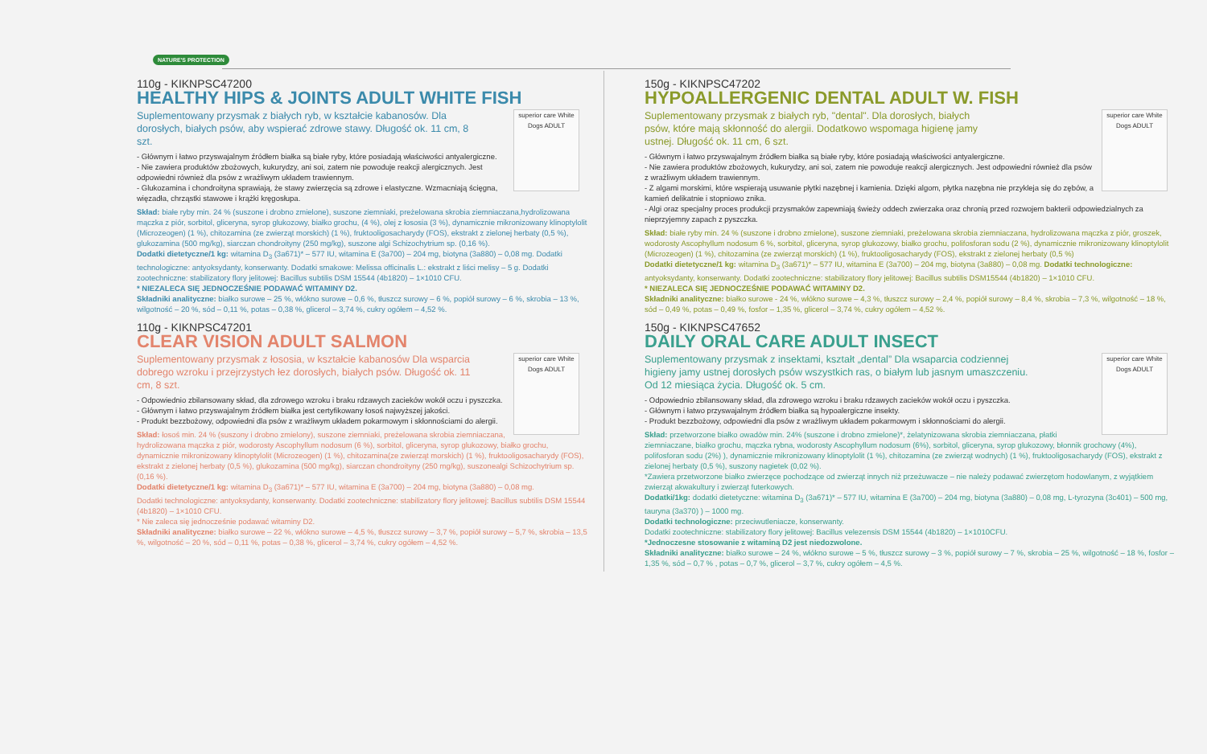NATURE'S PROTECTION
110g - KIKNPSC47200
HEALTHY HIPS & JOINTS ADULT WHITE FISH
superior care White Dogs ADULT
Suplementowany przysmak z białych ryb, w kształcie kabanosów. Dla dorosłych, białych psów, aby wspierać zdrowe stawy. Długość ok. 11 cm, 8 szt.
- Głównym i łatwo przyswajalnym źródłem białka są białe ryby, które posiadają właściwości antyalergiczne.
- Nie zawiera produktów zbożowych, kukurydzy, ani soi, zatem nie powoduje reakcji alergicznych. Jest odpowiedni również dla psów z wrażliwym układem trawiennym.
- Glukozamina i chondroityna sprawiają, że stawy zwierzęcia są zdrowe i elastyczne. Wzmacniają ścięgna, więzadła, chrząstki stawowe i krążki kręgosłupa.
Skład: białe ryby min. 24 % (suszone i drobno zmielone), suszone ziemniaki, preżelowana skrobia ziemniaczana,hydrolizowana mączka z piór, sorbitol, gliceryna, syrop glukozowy, białko grochu, (4 %), olej z łososia (3 %), dynamicznie mikronizowany klinoptylolit (Microzeogen) (1 %), chitozamina (ze zwierząt morskich) (1 %), fruktooligosacharydy (FOS), ekstrakt z zielonej herbaty (0,5 %), glukozamina (500 mg/kg), siarczan chondroityny (250 mg/kg), suszone algi Schizochytrium sp. (0,16 %).
Dodatki dietetyczne/1 kg: witamina D<sub>3</sub> (3a671)* – 577 IU, witamina E (3a700) – 204 mg, biotyna (3a880) – 0,08 mg. Dodatki technologiczne: antyoksydanty, konserwanty. Dodatki smakowe: Melissa officinalis L.: ekstrakt z liści melisy – 5 g. Dodatki zootechniczne: stabilizatory flory jelitowej: Bacillus subtilis DSM 15544 (4b1820) – 1×1010 CFU.
* NIEZALECA SIĘ JEDNOCZEŚNIE PODAWAĆ WITAMINY D2.
Składniki analityczne: białko surowe – 25 %, włókno surowe – 0,6 %, tłuszcz surowy – 6 %, popiół surowy – 6 %, skrobia – 13 %, wilgotność – 20 %, sód – 0,11 %, potas – 0,38 %, glicerol – 3,74 %, cukry ogółem – 4,52 %.
110g - KIKNPSC47201
CLEAR VISION ADULT SALMON
superior care White Dogs ADULT
Suplementowany przysmak z łososia, w kształcie kabanosów Dla wsparcia dobrego wzroku i przejrzystych łez dorosłych, białych psów. Długość ok. 11 cm, 8 szt.
- Odpowiednio zbilansowany skład, dla zdrowego wzroku i braku rdzawych zacieków wokół oczu i pyszczka.
- Głównym i łatwo przyswajalnym źródłem białka jest certyfikowany łosoś najwyższej jakości.
- Produkt bezzbożowy, odpowiedni dla psów z wrażliwym układem pokarmowym i skłonnościami do alergii.
Skład: łosoś min. 24 % (suszony i drobno zmielony), suszone ziemniaki, preżelowana skrobia ziemniaczana, hydrolizowana mączka z piór, wodorosty Ascophyllum nodosum (6 %), sorbitol, gliceryna, syrop glukozowy, białko grochu, dynamicznie mikronizowany klinoptylolit (Microzeogen) (1 %), chitozamina(ze zwierząt morskich) (1 %), fruktooligosacharydy (FOS), ekstrakt z zielonej herbaty (0,5 %), glukozamina (500 mg/kg), siarczan chondroityny (250 mg/kg), suszonealgi Schizochytrium sp. (0,16 %).
Dodatki dietetyczne/1 kg: witamina D<sub>3</sub> (3a671)* – 577 IU, witamina E (3a700) – 204 mg, biotyna (3a880) – 0,08 mg.
Dodatki technologiczne: antyoksydanty, konserwanty. Dodatki zootechniczne: stabilizatory flory jelitowej: Bacillus subtilis DSM 15544 (4b1820) – 1×1010 CFU.
* Nie zaleca się jednocześnie podawać witaminy D2.
Składniki analityczne: białko surowe – 22 %, włókno surowe – 4,5 %, tłuszcz surowy – 3,7 %, popiół surowy – 5,7 %, skrobia – 13,5 %, wilgotność – 20 %, sód – 0,11 %, potas – 0,38 %, glicerol – 3,74 %, cukry ogółem – 4,52 %.
150g - KIKNPSC47202
HYPOALLERGENIC DENTAL ADULT W. FISH
superior care White Dogs ADULT
Suplementowany przysmak z białych ryb, "dental". Dla dorosłych, białych psów, które mają skłonność do alergii. Dodatkowo wspomaga higienę jamy ustnej. Długość ok. 11 cm, 6 szt.
- Głównym i łatwo przyswajalnym źródłem białka są białe ryby, które posiadają właściwości antyalergiczne.
- Nie zawiera produktów zbożowych, kukurydzy, ani soi, zatem nie powoduje reakcji alergicznych. Jest odpowiedni również dla psów z wrażliwym układem trawiennym.
- Z algami morskimi, które wspierają usuwanie płytki nazębnej i kamienia. Dzięki algom, płytka nazębna nie przykleja się do zębów, a kamień delikatnie i stopniowo znika.
- Algi oraz specjalny proces produkcji przysmaków zapewniają świeży oddech zwierzaka oraz chronią przed rozwojem bakterii odpowiedzialnych za nieprzyjemny zapach z pyszczka.
Skład: białe ryby min. 24 % (suszone i drobno zmielone), suszone ziemniaki, preżelowana skrobia ziemniaczana, hydrolizowana mączka z piór, groszek, wodorosty Ascophyllum nodosum 6 %, sorbitol, gliceryna, syrop glukozowy, białko grochu, polifosforan sodu (2 %), dynamicznie mikronizowany klinoptylolit (Microzeogen) (1 %), chitozamina (ze zwierząt morskich) (1 %), fruktooligosacharydy (FOS), ekstrakt z zielonej herbaty (0,5 %)
Dodatki dietetyczne/1 kg: witamina D<sub>3</sub> (3a671)* – 577 IU, witamina E (3a700) – 204 mg, biotyna (3a880) – 0,08 mg. Dodatki technologiczne: antyoksydanty, konserwanty. Dodatki zootechniczne: stabilizatory flory jelitowej: Bacillus subtilis DSM15544 (4b1820) – 1×1010 CFU.
* NIEZALECA SIĘ JEDNOCZEŚNIE PODAWAĆ WITAMINY D2.
Składniki analityczne: białko surowe - 24 %, włókno surowe – 4,3 %, tłuszcz surowy – 2,4 %, popiół surowy – 8,4 %, skrobia – 7,3 %, wilgotność – 18 %, sód – 0,49 %, potas – 0,49 %, fosfor – 1,35 %, glicerol – 3,74 %, cukry ogółem – 4,52 %.
150g - KIKNPSC47652
DAILY ORAL CARE ADULT INSECT
superior care White Dogs ADULT
Suplementowany przysmak z insektami, kształt „dental” Dla wsaparcia codziennej higieny jamy ustnej dorosłych psów wszystkich ras, o białym lub jasnym umaszczeniu. Od 12 miesiąca życia. Długość ok. 5 cm.
- Odpowiednio zbilansowany skład, dla zdrowego wzroku i braku rdzawych zacieków wokół oczu i pyszczka.
- Głównym i łatwo przyswajalnym źródłem białka są hypoalergiczne insekty.
- Produkt bezzbożowy, odpowiedni dla psów z wrażliwym układem pokarmowym i skłonnościami do alergii.
Skład: przetworzone białko owadów min. 24% (suszone i drobno zmielone)*, żelatynizowana skrobia ziemniaczana, płatki ziemniaczane, białko grochu, mączka rybna, wodorosty Ascophyllum nodosum (6%), sorbitol, gliceryna, syrop glukozowy, błonnik grochowy (4%), polifosforan sodu (2%) ), dynamicznie mikronizowany klinoptylolit (1 %), chitozamina (ze zwierząt wodnych) (1 %), fruktooligosacharydy (FOS), ekstrakt z zielonej herbaty (0,5 %), suszony nagietek (0,02 %).
*Zawiera przetworzone białko zwierzęce pochodzące od zwierząt innych niż przeżuwacze – nie należy podawać zwierzętom hodowlanym, z wyjątkiem zwierząt akwakultury i zwierząt futerkowych.
Dodatki/1kg: dodatki dietetyczne: witamina D<sub>3</sub> (3a671)* – 577 IU, witamina E (3a700) – 204 mg, biotyna (3a880) – 0,08 mg, L-tyrozyna (3c401) – 500 mg, tauryna (3a370) ) – 1000 mg.
Dodatki technologiczne: przeciwutleniacze, konserwanty.
Dodatki zootechniczne: stabilizatory flory jelitowej: Bacillus velezensis DSM 15544 (4b1820) – 1×1010CFU.
*Jednoczesne stosowanie z witaminą D2 jest niedozwolone.
Składniki analityczne: białko surowe – 24 %, włókno surowe – 5 %, tłuszcz surowy – 3 %, popiół surowy – 7 %, skrobia – 25 %, wilgotność – 18 %, fosfor – 1,35 %, sód – 0,7 % , potas – 0,7 %, glicerol – 3,7 %, cukry ogółem – 4,5 %.